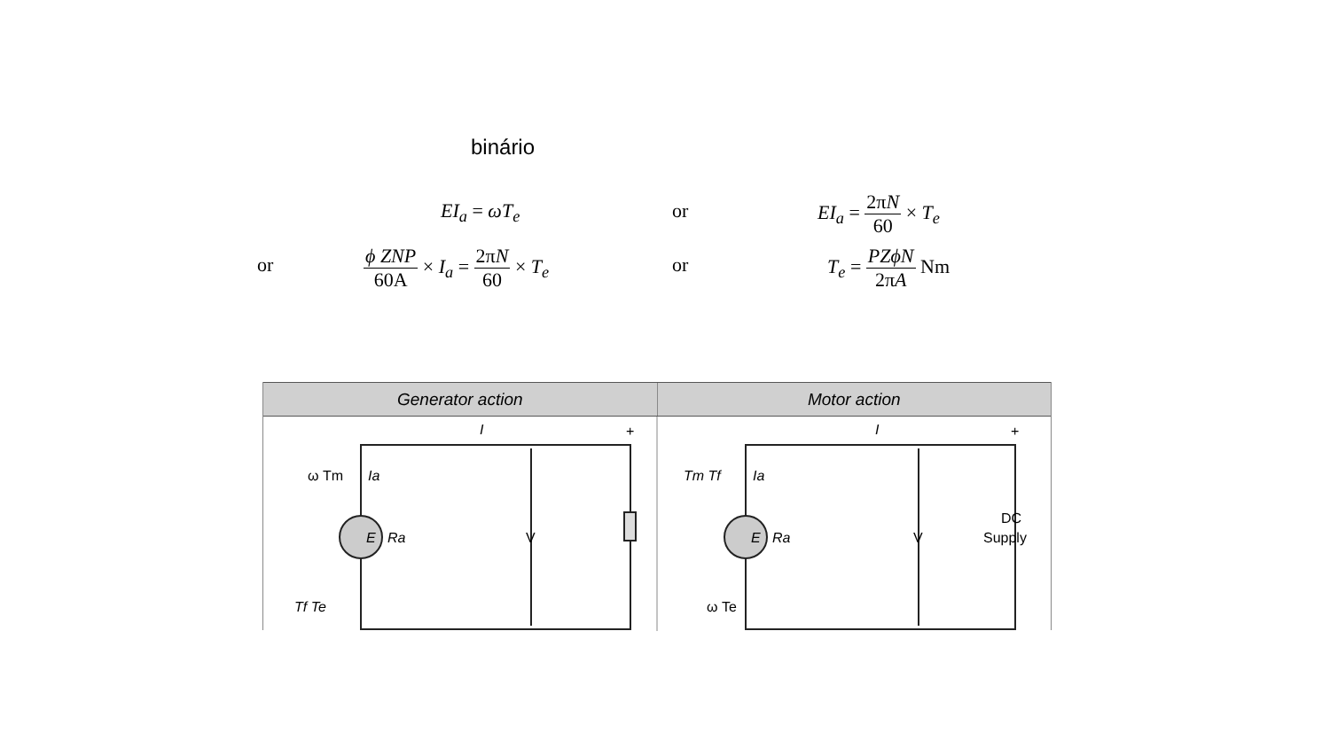binário
EI<sub>a</sub> = ωT<sub>e</sub> or EI<sub>a</sub> = 2πN 60 × T<sub>e</sub>
or ϕ ZNP 60A × I<sub>a</sub> = 2πN 60 × T<sub>e</sub> or T<sub>e</sub> = PZϕN 2πA Nm
Generator action Motor action
E
Ra
ω Tm
Ia
Tf Te
I
+
−
V
E
Ra
Tm Tf
Ia
ω Te
I
+
−
V
DC
Supply